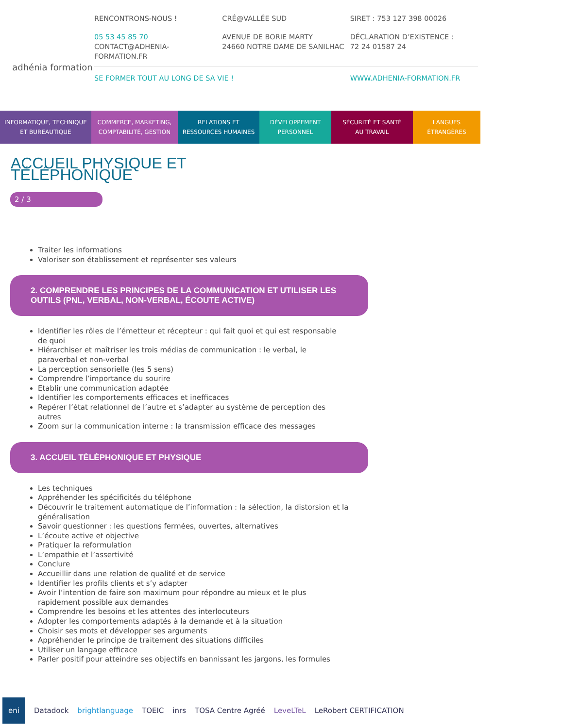adhénia formation
RENCONTRONS-NOUS ! CRÉ@VALLÉE SUD SIRET : 753 127 398 00026
05 53 45 85 70
CONTACT@ADHENIA-FORMATION.FR
AVENUE DE BORIE MARTY
24660 NOTRE DAME DE SANILHAC
DÉCLARATION D’EXISTENCE :
72 24 01587 24
SE FORMER TOUT AU LONG DE SA VIE !
WWW.ADHENIA-FORMATION.FR
INFORMATIQUE, TECHNIQUE
ET BUREAUTIQUE
COMMERCE, MARKETING,
COMPTABILITÉ, GESTION
RELATIONS ET
RESSOURCES HUMAINES
DÉVELOPPEMENT
PERSONNEL
SÉCURITÉ ET SANTÉ
AU TRAVAIL
LANGUES
ÉTRANGÈRES
ACCUEIL PHYSIQUE ET TÉLÉPHONIQUE
2 / 3
Traiter les informations
Valoriser son établissement et représenter ses valeurs
2. COMPRENDRE LES PRINCIPES DE LA COMMUNICATION ET UTILISER LES OUTILS (PNL, VERBAL, NON-VERBAL, ÉCOUTE ACTIVE)
Identifier les rôles de l’émetteur et récepteur : qui fait quoi et qui est responsable de quoi
Hiérarchiser et maîtriser les trois médias de communication : le verbal, le paraverbal et non-verbal
La perception sensorielle (les 5 sens)
Comprendre l’importance du sourire
Etablir une communication adaptée
Identifier les comportements efficaces et inefficaces
Repérer l’état relationnel de l’autre et s’adapter au système de perception des autres
Zoom sur la communication interne : la transmission efficace des messages
3. ACCUEIL TÉLÉPHONIQUE ET PHYSIQUE
Les techniques
Appréhender les spécificités du téléphone
Découvrir le traitement automatique de l’information : la sélection, la distorsion et la généralisation
Savoir questionner : les questions fermées, ouvertes, alternatives
L’écoute active et objective
Pratiquer la reformulation
L’empathie et l’assertivité
Conclure
Accueillir dans une relation de qualité et de service
Identifier les profils clients et s’y adapter
Avoir l’intention de faire son maximum pour répondre au mieux et le plus rapidement possible aux demandes
Comprendre les besoins et les attentes des interlocuteurs
Adopter les comportements adaptés à la demande et à la situation
Choisir ses mots et développer ses arguments
Appréhender le principe de traitement des situations difficiles
Utiliser un langage efficace
Parler positif pour atteindre ses objectifs en bannissant les jargons, les formules
eni Datadock brightlanguage TOEIC inrs TOSA Centre Agréé LeveLTeL LeRobert CERTIFICATION